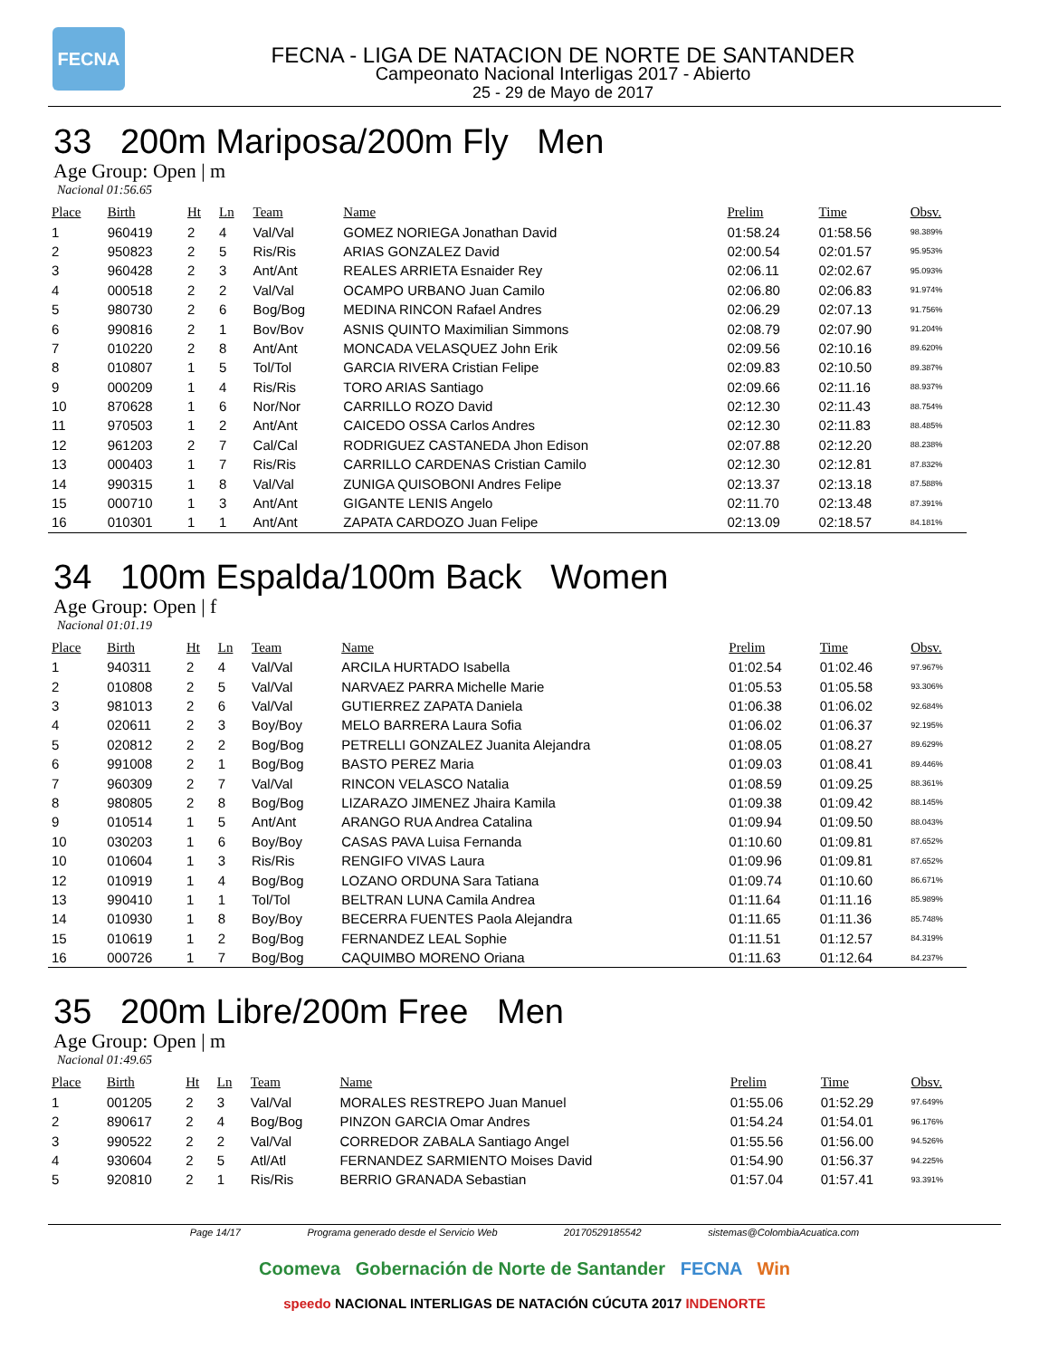FECNA
FECNA - LIGA DE NATACION DE NORTE DE SANTANDER
Campeonato Nacional Interligas 2017 - Abierto
25 - 29 de Mayo de 2017
33 200m Mariposa/200m Fly Men
Age Group: Open | m
Nacional 01:56.65
| Place | Birth | Ht | Ln | Team | Name | Prelim | Time | Obsv. |
| --- | --- | --- | --- | --- | --- | --- | --- | --- |
| 1 | 960419 | 2 | 4 | Val/Val | GOMEZ NORIEGA Jonathan David | 01:58.24 | 01:58.56 | 98.389% |
| 2 | 950823 | 2 | 5 | Ris/Ris | ARIAS GONZALEZ David | 02:00.54 | 02:01.57 | 95.953% |
| 3 | 960428 | 2 | 3 | Ant/Ant | REALES ARRIETA Esnaider Rey | 02:06.11 | 02:02.67 | 95.093% |
| 4 | 000518 | 2 | 2 | Val/Val | OCAMPO URBANO Juan Camilo | 02:06.80 | 02:06.83 | 91.974% |
| 5 | 980730 | 2 | 6 | Bog/Bog | MEDINA RINCON Rafael Andres | 02:06.29 | 02:07.13 | 91.756% |
| 6 | 990816 | 2 | 1 | Bov/Bov | ASNIS QUINTO Maximilian Simmons | 02:08.79 | 02:07.90 | 91.204% |
| 7 | 010220 | 2 | 8 | Ant/Ant | MONCADA VELASQUEZ John Erik | 02:09.56 | 02:10.16 | 89.620% |
| 8 | 010807 | 1 | 5 | Tol/Tol | GARCIA RIVERA Cristian Felipe | 02:09.83 | 02:10.50 | 89.387% |
| 9 | 000209 | 1 | 4 | Ris/Ris | TORO ARIAS Santiago | 02:09.66 | 02:11.16 | 88.937% |
| 10 | 870628 | 1 | 6 | Nor/Nor | CARRILLO ROZO David | 02:12.30 | 02:11.43 | 88.754% |
| 11 | 970503 | 1 | 2 | Ant/Ant | CAICEDO OSSA Carlos Andres | 02:12.30 | 02:11.83 | 88.485% |
| 12 | 961203 | 2 | 7 | Cal/Cal | RODRIGUEZ CASTANEDA Jhon Edison | 02:07.88 | 02:12.20 | 88.238% |
| 13 | 000403 | 1 | 7 | Ris/Ris | CARRILLO CARDENAS Cristian Camilo | 02:12.30 | 02:12.81 | 87.832% |
| 14 | 990315 | 1 | 8 | Val/Val | ZUNIGA QUISOBONI Andres Felipe | 02:13.37 | 02:13.18 | 87.588% |
| 15 | 000710 | 1 | 3 | Ant/Ant | GIGANTE LENIS Angelo | 02:11.70 | 02:13.48 | 87.391% |
| 16 | 010301 | 1 | 1 | Ant/Ant | ZAPATA CARDOZO Juan Felipe | 02:13.09 | 02:18.57 | 84.181% |
34 100m Espalda/100m Back Women
Age Group: Open | f
Nacional 01:01.19
| Place | Birth | Ht | Ln | Team | Name | Prelim | Time | Obsv. |
| --- | --- | --- | --- | --- | --- | --- | --- | --- |
| 1 | 940311 | 2 | 4 | Val/Val | ARCILA HURTADO Isabella | 01:02.54 | 01:02.46 | 97.967% |
| 2 | 010808 | 2 | 5 | Val/Val | NARVAEZ PARRA Michelle Marie | 01:05.53 | 01:05.58 | 93.306% |
| 3 | 981013 | 2 | 6 | Val/Val | GUTIERREZ ZAPATA Daniela | 01:06.38 | 01:06.02 | 92.684% |
| 4 | 020611 | 2 | 3 | Boy/Boy | MELO BARRERA Laura Sofia | 01:06.02 | 01:06.37 | 92.195% |
| 5 | 020812 | 2 | 2 | Bog/Bog | PETRELLI GONZALEZ Juanita Alejandra | 01:08.05 | 01:08.27 | 89.629% |
| 6 | 991008 | 2 | 1 | Bog/Bog | BASTO PEREZ Maria | 01:09.03 | 01:08.41 | 89.446% |
| 7 | 960309 | 2 | 7 | Val/Val | RINCON VELASCO Natalia | 01:08.59 | 01:09.25 | 88.361% |
| 8 | 980805 | 2 | 8 | Bog/Bog | LIZARAZO JIMENEZ Jhaira Kamila | 01:09.38 | 01:09.42 | 88.145% |
| 9 | 010514 | 1 | 5 | Ant/Ant | ARANGO RUA Andrea Catalina | 01:09.94 | 01:09.50 | 88.043% |
| 10 | 030203 | 1 | 6 | Boy/Boy | CASAS PAVA Luisa Fernanda | 01:10.60 | 01:09.81 | 87.652% |
| 10 | 010604 | 1 | 3 | Ris/Ris | RENGIFO VIVAS Laura | 01:09.96 | 01:09.81 | 87.652% |
| 12 | 010919 | 1 | 4 | Bog/Bog | LOZANO ORDUNA Sara Tatiana | 01:09.74 | 01:10.60 | 86.671% |
| 13 | 990410 | 1 | 1 | Tol/Tol | BELTRAN LUNA Camila Andrea | 01:11.64 | 01:11.16 | 85.989% |
| 14 | 010930 | 1 | 8 | Boy/Boy | BECERRA FUENTES Paola Alejandra | 01:11.65 | 01:11.36 | 85.748% |
| 15 | 010619 | 1 | 2 | Bog/Bog | FERNANDEZ LEAL Sophie | 01:11.51 | 01:12.57 | 84.319% |
| 16 | 000726 | 1 | 7 | Bog/Bog | CAQUIMBO MORENO Oriana | 01:11.63 | 01:12.64 | 84.237% |
35 200m Libre/200m Free Men
Age Group: Open | m
Nacional 01:49.65
| Place | Birth | Ht | Ln | Team | Name | Prelim | Time | Obsv. |
| --- | --- | --- | --- | --- | --- | --- | --- | --- |
| 1 | 001205 | 2 | 3 | Val/Val | MORALES RESTREPO Juan Manuel | 01:55.06 | 01:52.29 | 97.649% |
| 2 | 890617 | 2 | 4 | Bog/Bog | PINZON GARCIA Omar Andres | 01:54.24 | 01:54.01 | 96.176% |
| 3 | 990522 | 2 | 2 | Val/Val | CORREDOR ZABALA Santiago Angel | 01:55.56 | 01:56.00 | 94.526% |
| 4 | 930604 | 2 | 5 | Atl/Atl | FERNANDEZ SARMIENTO Moises David | 01:54.90 | 01:56.37 | 94.225% |
| 5 | 920810 | 2 | 1 | Ris/Ris | BERRIO GRANADA Sebastian | 01:57.04 | 01:57.41 | 93.391% |
Page 14/17 Programa generado desde el Servicio Web 20170529185542 sistemas@ColombiaAcuatica.com
Coomeva Gobernación de Norte de Santander FECNA Win
speedo NACIONAL INTERLIGAS DE NATACIÓN CÚCUTA 2017 INDENORTE